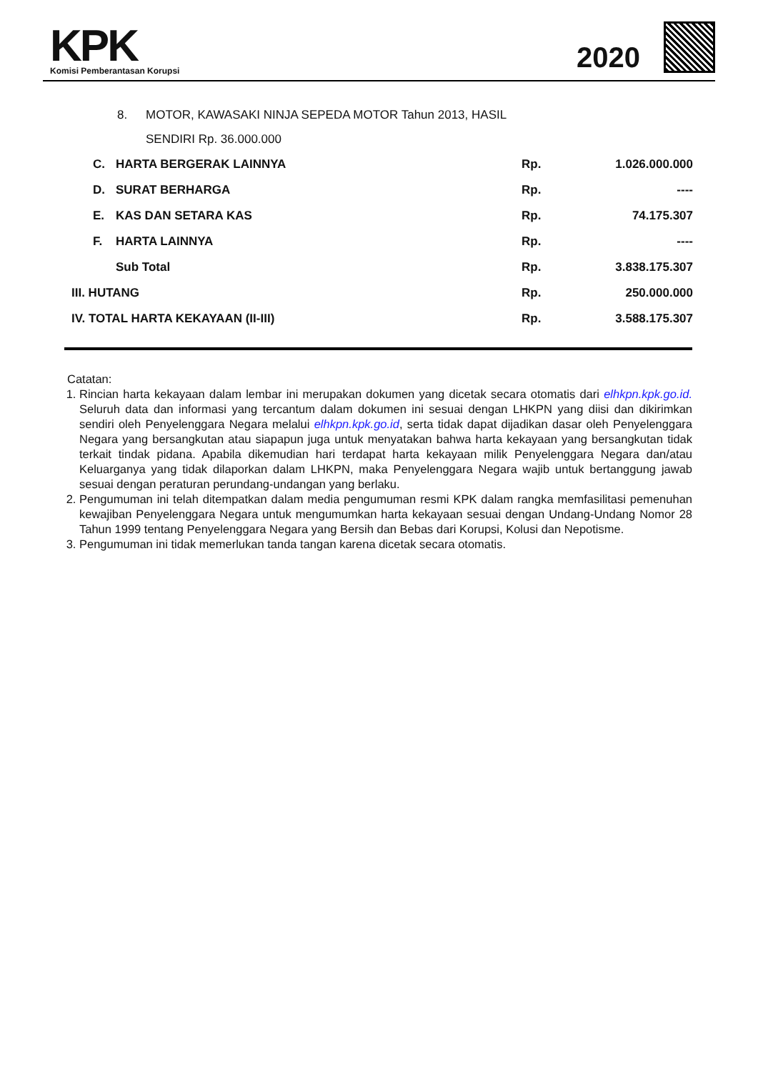KPK
Komisi Pemberantasan Korupsi
2020
8. MOTOR, KAWASAKI NINJA SEPEDA MOTOR Tahun 2013, HASIL
SENDIRI Rp. 36.000.000
| | C. | HARTA BERGERAK LAINNYA | Rp. | 1.026.000.000 |
| | D. | SURAT BERHARGA | Rp. | ---- |
| | E. | KAS DAN SETARA KAS | Rp. | 74.175.307 |
| | F. | HARTA LAINNYA | Rp. | ---- |
| | | Sub Total | Rp. | 3.838.175.307 |
| III. HUTANG | | | Rp. | 250.000.000 |
| IV. TOTAL HARTA KEKAYAAN (II-III) | | | Rp. | 3.588.175.307 |
Catatan:
1. Rincian harta kekayaan dalam lembar ini merupakan dokumen yang dicetak secara otomatis dari elhkpn.kpk.go.id. Seluruh data dan informasi yang tercantum dalam dokumen ini sesuai dengan LHKPN yang diisi dan dikirimkan sendiri oleh Penyelenggara Negara melalui elhkpn.kpk.go.id, serta tidak dapat dijadikan dasar oleh Penyelenggara Negara yang bersangkutan atau siapapun juga untuk menyatakan bahwa harta kekayaan yang bersangkutan tidak terkait tindak pidana. Apabila dikemudian hari terdapat harta kekayaan milik Penyelenggara Negara dan/atau Keluarganya yang tidak dilaporkan dalam LHKPN, maka Penyelenggara Negara wajib untuk bertanggung jawab sesuai dengan peraturan perundang-undangan yang berlaku.
2. Pengumuman ini telah ditempatkan dalam media pengumuman resmi KPK dalam rangka memfasilitasi pemenuhan kewajiban Penyelenggara Negara untuk mengumumkan harta kekayaan sesuai dengan Undang-Undang Nomor 28 Tahun 1999 tentang Penyelenggara Negara yang Bersih dan Bebas dari Korupsi, Kolusi dan Nepotisme.
3. Pengumuman ini tidak memerlukan tanda tangan karena dicetak secara otomatis.